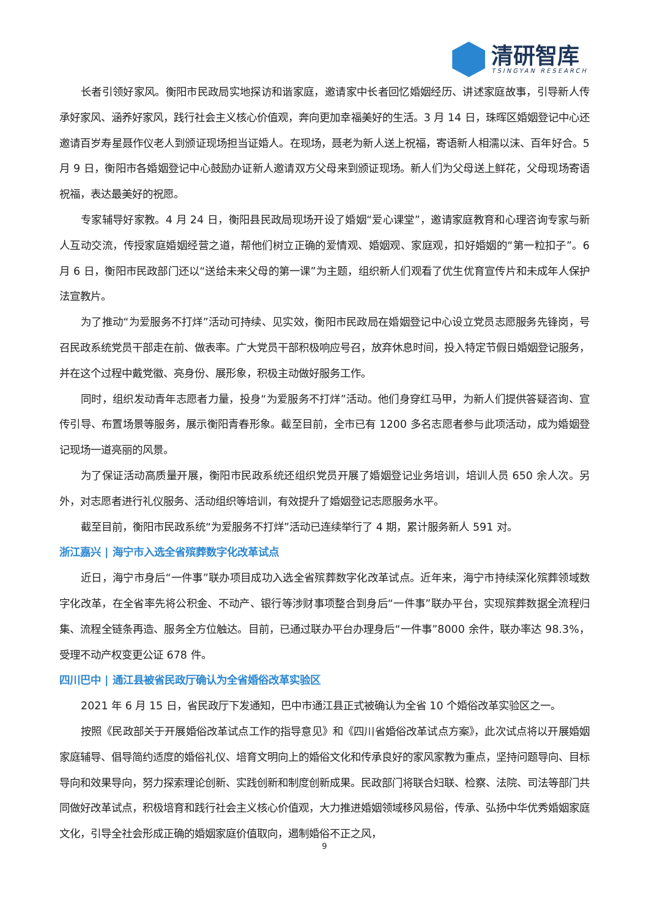清研智库
TSINGYAN RESEARCH
长者引领好家风。衡阳市民政局实地探访和谐家庭，邀请家中长者回忆婚姻经历、讲述家庭故事，引导新人传承好家风、涵养好家风，践行社会主义核心价值观，奔向更加幸福美好的生活。3 月 14 日，珠晖区婚姻登记中心还邀请百岁寿星聂作仪老人到颁证现场担当证婚人。在现场，聂老为新人送上祝福，寄语新人相濡以沫、百年好合。5 月 9 日，衡阳市各婚姻登记中心鼓励办证新人邀请双方父母来到颁证现场。新人们为父母送上鲜花，父母现场寄语祝福，表达最美好的祝愿。
专家辅导好家教。4 月 24 日，衡阳县民政局现场开设了婚姻“爱心课堂”，邀请家庭教育和心理咨询专家与新人互动交流，传授家庭婚姻经营之道，帮他们树立正确的爱情观、婚姻观、家庭观，扣好婚姻的“第一粒扣子”。6 月 6 日，衡阳市民政部门还以“送给未来父母的第一课”为主题，组织新人们观看了优生优育宣传片和未成年人保护法宣教片。
为了推动“为爱服务不打烊”活动可持续、见实效，衡阳市民政局在婚姻登记中心设立党员志愿服务先锋岗，号召民政系统党员干部走在前、做表率。广大党员干部积极响应号召，放弃休息时间，投入特定节假日婚姻登记服务，并在这个过程中戴党徽、亮身份、展形象，积极主动做好服务工作。
同时，组织发动青年志愿者力量，投身“为爱服务不打烊”活动。他们身穿红马甲，为新人们提供答疑咨询、宣传引导、布置场景等服务，展示衡阳青春形象。截至目前，全市已有 1200 多名志愿者参与此项活动，成为婚姻登记现场一道亮丽的风景。
为了保证活动高质量开展，衡阳市民政系统还组织党员开展了婚姻登记业务培训，培训人员 650 余人次。另外，对志愿者进行礼仪服务、活动组织等培训，有效提升了婚姻登记志愿服务水平。
截至目前，衡阳市民政系统“为爱服务不打烊”活动已连续举行了 4 期，累计服务新人 591 对。
浙江嘉兴 | 海宁市入选全省殡葬数字化改革试点
近日，海宁市身后“一件事”联办项目成功入选全省殡葬数字化改革试点。近年来，海宁市持续深化殡葬领域数字化改革，在全省率先将公积金、不动产、银行等涉财事项整合到身后“一件事”联办平台，实现殡葬数据全流程归集、流程全链条再造、服务全方位触达。目前，已通过联办平台办理身后“一件事”8000 余件，联办率达 98.3%，受理不动产权变更公证 678 件。
四川巴中 | 通江县被省民政厅确认为全省婚俗改革实验区
2021 年 6 月 15 日，省民政厅下发通知，巴中市通江县正式被确认为全省 10 个婚俗改革实验区之一。
按照《民政部关于开展婚俗改革试点工作的指导意见》和《四川省婚俗改革试点方案》，此次试点将以开展婚姻家庭辅导、倡导简约适度的婚俗礼仪、培育文明向上的婚俗文化和传承良好的家风家教为重点，坚持问题导向、目标导向和效果导向，努力探索理论创新、实践创新和制度创新成果。民政部门将联合妇联、检察、法院、司法等部门共同做好改革试点，积极培育和践行社会主义核心价值观，大力推进婚姻领域移风易俗，传承、弘扬中华优秀婚姻家庭文化，引导全社会形成正确的婚姻家庭价值取向，遏制婚俗不正之风，
9